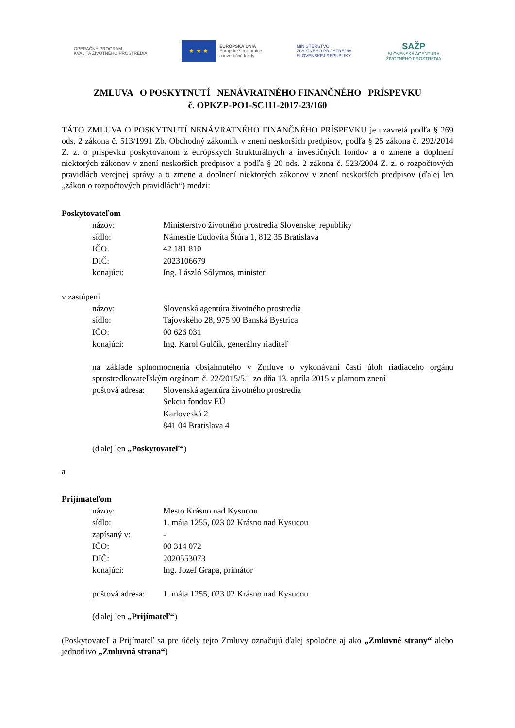OPERAČNÝ PROGRAM
KVALITA ŽIVOTNÉHO PROSTREDIA
★ ★ ★
EURÓPSKA ÚNIA
Európske štrukturálne
a investičné fondy
MINISTERSTVO
ŽIVOTNÉHO PROSTREDIA
SLOVENSKEJ REPUBLIKY
SAŽP
SLOVENSKÁ AGENTÚRA
ŽIVOTNÉHO PROSTREDIA
ZMLUVA O POSKYTNUTÍ NENÁVRATNÉHO FINANČNÉHO PRÍSPEVKU
č. OPKZP-PO1-SC111-2017-23/160
TÁTO ZMLUVA O POSKYTNUTÍ NENÁVRATNÉHO FINANČNÉHO PRÍSPEVKU je uzavretá podľa § 269 ods. 2 zákona č. 513/1991 Zb. Obchodný zákonník v znení neskorších predpisov, podľa § 25 zákona č. 292/2014 Z. z. o príspevku poskytovanom z európskych štrukturálnych a investičných fondov a o zmene a doplnení niektorých zákonov v znení neskorších predpisov a podľa § 20 ods. 2 zákona č. 523/2004 Z. z. o rozpočtových pravidlách verejnej správy a o zmene a doplnení niektorých zákonov v znení neskorších predpisov (ďalej len „zákon o rozpočtových pravidlách“) medzi:
Poskytovateľom
názov: Ministerstvo životného prostredia Slovenskej republiky
sídlo: Námestie Ľudovíta Štúra 1, 812 35 Bratislava
IČO: 42 181 810
DIČ: 2023106679
konajúci: Ing. László Sólymos, minister
v zastúpení
názov: Slovenská agentúra životného prostredia
sídlo: Tajovského 28, 975 90 Banská Bystrica
IČO: 00 626 031
konajúci: Ing. Karol Gulčík, generálny riaditeľ
na základe splnomocnenia obsiahnutého v Zmluve o vykonávaní časti úloh riadiaceho orgánu sprostredkovateľským orgánom č. 22/2015/5.1 zo dňa 13. apríla 2015 v platnom znení
poštová adresa: Slovenská agentúra životného prostredia
Sekcia fondov EÚ
Karloveská 2
841 04 Bratislava 4
(ďalej len „Poskytovateľ“)
a
Prijímateľom
názov: Mesto Krásno nad Kysucou
sídlo: 1. mája 1255, 023 02 Krásno nad Kysucou
zapísaný v: -
IČO: 00 314 072
DIČ: 2020553073
konajúci: Ing. Jozef Grapa, primátor
poštová adresa: 1. mája 1255, 023 02 Krásno nad Kysucou
(ďalej len „Prijímateľ“)
(Poskytovateľ a Prijímateľ sa pre účely tejto Zmluvy označujú ďalej spoločne aj ako „Zmluvné strany“ alebo jednotlivo „Zmluvná strana“)